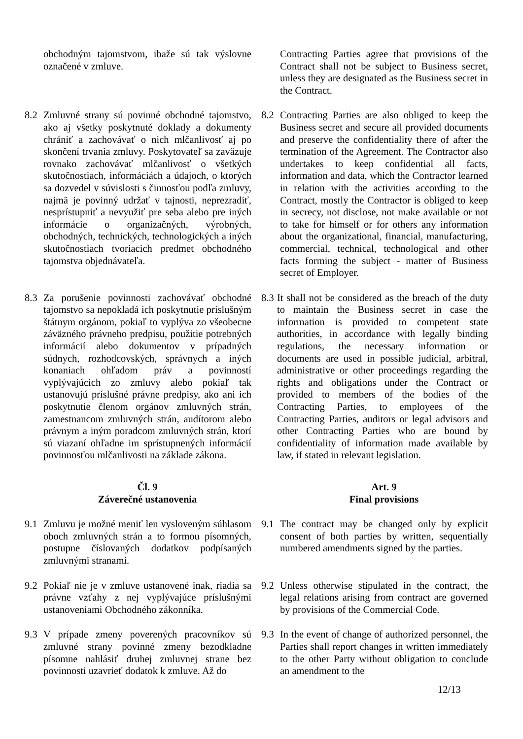obchodným tajomstvom, ibaže sú tak výslovne označené v zmluve.
Contracting Parties agree that provisions of the Contract shall not be subject to Business secret, unless they are designated as the Business secret in the Contract.
8.2 Zmluvné strany sú povinné obchodné tajomstvo, ako aj všetky poskytnuté doklady a dokumenty chrániť a zachovávať o nich mlčanlivosť aj po skončení trvania zmluvy. Poskytovateľ sa zaväzuje rovnako zachovávať mlčanlivosť o všetkých skutočnostiach, informáciách a údajoch, o ktorých sa dozvedel v súvislosti s činnosťou podľa zmluvy, najmä je povinný udržať v tajnosti, neprezradiť, nesprístupniť a nevyužiť pre seba alebo pre iných informácie o organizačných, výrobných, obchodných, technických, technologických a iných skutočnostiach tvoriacich predmet obchodného tajomstva objednávateľa.
8.2 Contracting Parties are also obliged to keep the Business secret and secure all provided documents and preserve the confidentiality there of after the termination of the Agreement. The Contractor also undertakes to keep confidential all facts, information and data, which the Contractor learned in relation with the activities according to the Contract, mostly the Contractor is obliged to keep in secrecy, not disclose, not make available or not to take for himself or for others any information about the organizational, financial, manufacturing, commercial, technical, technological and other facts forming the subject - matter of Business secret of Employer.
8.3 Za porušenie povinnosti zachovávať obchodné tajomstvo sa nepokladá ich poskytnutie príslušným štátnym orgánom, pokiaľ to vyplýva zo všeobecne záväzného právneho predpisu, použitie potrebných informácií alebo dokumentov v prípadných súdnych, rozhodcovských, správnych a iných konaniach ohľadom práv a povinností vyplývajúcich zo zmluvy alebo pokiaľ tak ustanovujú príslušné právne predpisy, ako ani ich poskytnutie členom orgánov zmluvných strán, zamestnancom zmluvných strán, audítorom alebo právnym a iným poradcom zmluvných strán, ktorí sú viazaní ohľadne im sprístupnených informácií povinnosťou mlčanlivosti na základe zákona.
8.3
It shall not be considered as the breach of the duty to maintain the Business secret in case the information is provided to competent state authorities, in accordance with legally binding regulations, the necessary information or documents are used in possible judicial, arbitral, administrative or other proceedings regarding the rights and obligations under the Contract or provided to members of the bodies of the Contracting Parties, to employees of the Contracting Parties, auditors or legal advisors and other Contracting Parties who are bound by confidentiality of information made available by law, if stated in relevant legislation.
Čl. 9
Záverečné ustanovenia
Art. 9
Final provisions
9.1 Zmluvu je možné meniť len vysloveným súhlasom oboch zmluvných strán a to formou písomných, postupne číslovaných dodatkov podpísaných zmluvnými stranami.
9.1 The contract may be changed only by explicit consent of both parties by written, sequentially numbered amendments signed by the parties.
9.2 Pokiaľ nie je v zmluve ustanovené inak, riadia sa právne vzťahy z nej vyplývajúce príslušnými ustanoveniami Obchodného zákonníka.
9.2 Unless otherwise stipulated in the contract, the legal relations arising from contract are governed by provisions of the Commercial Code.
9.3 V prípade zmeny poverených pracovníkov sú zmluvné strany povinné zmeny bezodkladne písomne nahlásiť druhej zmluvnej strane bez povinnosti uzavrieť dodatok k zmluve. Až do
9.3 In the event of change of authorized personnel, the Parties shall report changes in written immediately to the other Party without obligation to conclude an amendment to the
12/13